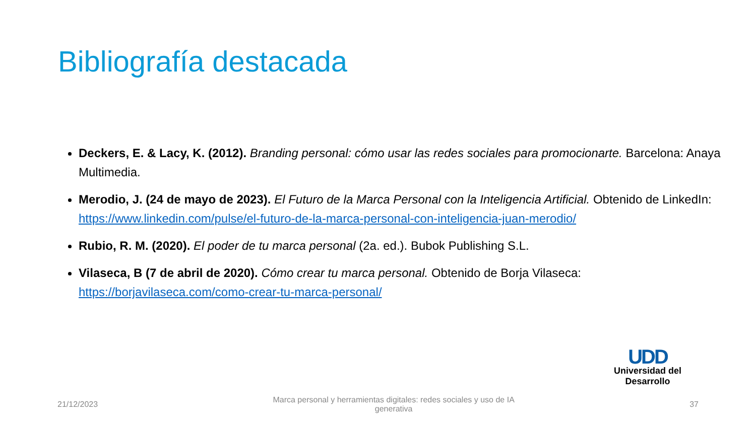Bibliografía destacada
Deckers, E. & Lacy, K. (2012). Branding personal: cómo usar las redes sociales para promocionarte. Barcelona: Anaya Multimedia.
Merodio, J. (24 de mayo de 2023). El Futuro de la Marca Personal con la Inteligencia Artificial. Obtenido de LinkedIn: https://www.linkedin.com/pulse/el-futuro-de-la-marca-personal-con-inteligencia-juan-merodio/
Rubio, R. M. (2020). El poder de tu marca personal (2a. ed.). Bubok Publishing S.L.
Vilaseca, B (7 de abril de 2020). Cómo crear tu marca personal. Obtenido de Borja Vilaseca: https://borjavilaseca.com/como-crear-tu-marca-personal/
UDD
Universidad del Desarrollo
21/12/2023 Marca personal y herramientas digitales: redes sociales y uso de IA generativa 37